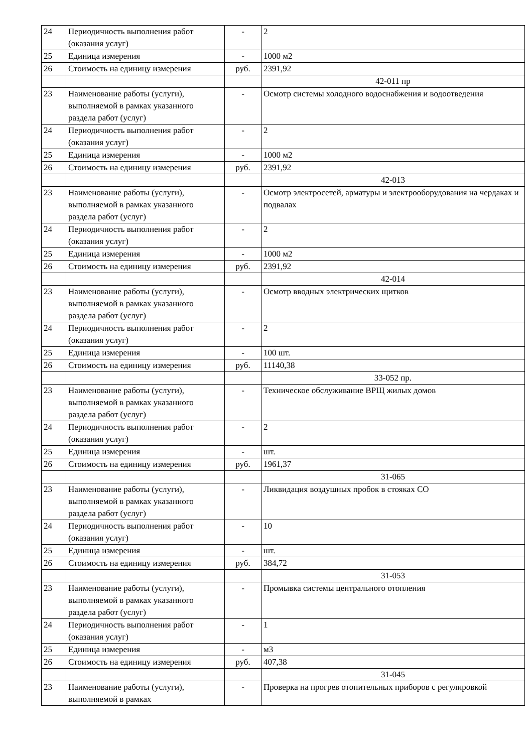| 24 | Периодичность выполнения работ (оказания услуг) | - | 2 |
| 25 | Единица измерения | - | 1000 м2 |
| 26 | Стоимость на единицу измерения | руб. | 2391,92 |
| | | | 42-011 пр |
| 23 | Наименование работы (услуги), выполняемой в рамках указанного раздела работ (услуг) | - | Осмотр системы холодного водоснабжения и водоотведения |
| 24 | Периодичность выполнения работ (оказания услуг) | - | 2 |
| 25 | Единица измерения | - | 1000 м2 |
| 26 | Стоимость на единицу измерения | руб. | 2391,92 |
| | | | 42-013 |
| 23 | Наименование работы (услуги), выполняемой в рамках указанного раздела работ (услуг) | - | Осмотр электросетей, арматуры и электрооборудования на чердаках и подвалах |
| 24 | Периодичность выполнения работ (оказания услуг) | - | 2 |
| 25 | Единица измерения | - | 1000 м2 |
| 26 | Стоимость на единицу измерения | руб. | 2391,92 |
| | | | 42-014 |
| 23 | Наименование работы (услуги), выполняемой в рамках указанного раздела работ (услуг) | - | Осмотр вводных электрических щитков |
| 24 | Периодичность выполнения работ (оказания услуг) | - | 2 |
| 25 | Единица измерения | - | 100 шт. |
| 26 | Стоимость на единицу измерения | руб. | 11140,38 |
| | | | 33-052 пр. |
| 23 | Наименование работы (услуги), выполняемой в рамках указанного раздела работ (услуг) | - | Техническое обслуживание ВРЩ жилых домов |
| 24 | Периодичность выполнения работ (оказания услуг) | - | 2 |
| 25 | Единица измерения | - | шт. |
| 26 | Стоимость на единицу измерения | руб. | 1961,37 |
| | | | 31-065 |
| 23 | Наименование работы (услуги), выполняемой в рамках указанного раздела работ (услуг) | - | Ликвидация воздушных пробок в стояках СО |
| 24 | Периодичность выполнения работ (оказания услуг) | - | 10 |
| 25 | Единица измерения | - | шт. |
| 26 | Стоимость на единицу измерения | руб. | 384,72 |
| | | | 31-053 |
| 23 | Наименование работы (услуги), выполняемой в рамках указанного раздела работ (услуг) | - | Промывка системы центрального отопления |
| 24 | Периодичность выполнения работ (оказания услуг) | - | 1 |
| 25 | Единица измерения | - | м3 |
| 26 | Стоимость на единицу измерения | руб. | 407,38 |
| | | | 31-045 |
| 23 | Наименование работы (услуги), выполняемой в рамках | - | Проверка на прогрев отопительных приборов с регулировкой |